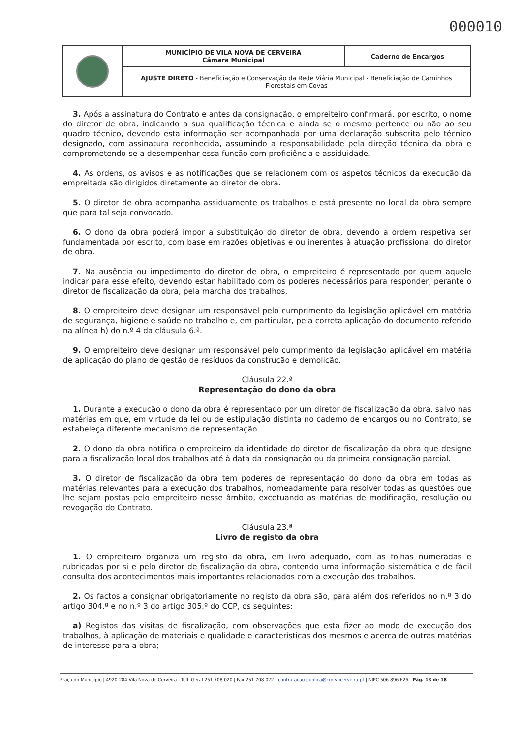000010
| | MUNICÍPIO DE VILA NOVA DE CERVEIRA Câmara Municipal | Caderno de Encargos |
| | AJUSTE DIRETO - Beneficiação e Conservação da Rede Viária Municipal - Beneficiação de Caminhos Florestais em Covas | |
3. Após a assinatura do Contrato e antes da consignação, o empreiteiro confirmará, por escrito, o nome do diretor de obra, indicando a sua qualificação técnica e ainda se o mesmo pertence ou não ao seu quadro técnico, devendo esta informação ser acompanhada por uma declaração subscrita pelo técnico designado, com assinatura reconhecida, assumindo a responsabilidade pela direção técnica da obra e comprometendo-se a desempenhar essa função com proficiência e assiduidade.
4. As ordens, os avisos e as notificações que se relacionem com os aspetos técnicos da execução da empreitada são dirigidos diretamente ao diretor de obra.
5. O diretor de obra acompanha assiduamente os trabalhos e está presente no local da obra sempre que para tal seja convocado.
6. O dono da obra poderá impor a substituição do diretor de obra, devendo a ordem respetiva ser fundamentada por escrito, com base em razões objetivas e ou inerentes à atuação profissional do diretor de obra.
7. Na ausência ou impedimento do diretor de obra, o empreiteiro é representado por quem aquele indicar para esse efeito, devendo estar habilitado com os poderes necessários para responder, perante o diretor de fiscalização da obra, pela marcha dos trabalhos.
8. O empreiteiro deve designar um responsável pelo cumprimento da legislação aplicável em matéria de segurança, higiene e saúde no trabalho e, em particular, pela correta aplicação do documento referido na alínea h) do n.º 4 da cláusula 6.ª.
9. O empreiteiro deve designar um responsável pelo cumprimento da legislação aplicável em matéria de aplicação do plano de gestão de resíduos da construção e demolição.
Cláusula 22.ª
Representação do dono da obra
1. Durante a execução o dono da obra é representado por um diretor de fiscalização da obra, salvo nas matérias em que, em virtude da lei ou de estipulação distinta no caderno de encargos ou no Contrato, se estabeleça diferente mecanismo de representação.
2. O dono da obra notifica o empreiteiro da identidade do diretor de fiscalização da obra que designe para a fiscalização local dos trabalhos até à data da consignação ou da primeira consignação parcial.
3. O diretor de fiscalização da obra tem poderes de representação do dono da obra em todas as matérias relevantes para a execução dos trabalhos, nomeadamente para resolver todas as questões que lhe sejam postas pelo empreiteiro nesse âmbito, excetuando as matérias de modificação, resolução ou revogação do Contrato.
Cláusula 23.ª
Livro de registo da obra
1. O empreiteiro organiza um registo da obra, em livro adequado, com as folhas numeradas e rubricadas por si e pelo diretor de fiscalização da obra, contendo uma informação sistemática e de fácil consulta dos acontecimentos mais importantes relacionados com a execução dos trabalhos.
2. Os factos a consignar obrigatoriamente no registo da obra são, para além dos referidos no n.º 3 do artigo 304.º e no n.º 3 do artigo 305.º do CCP, os seguintes:
a) Registos das visitas de fiscalização, com observações que esta fizer ao modo de execução dos trabalhos, à aplicação de materiais e qualidade e características dos mesmos e acerca de outras matérias de interesse para a obra;
Praça do Município | 4920-284 Vila Nova de Cerveira | Telf. Geral 251 708 020 | Fax 251 708 022 | contratacao.publica@cm-vncerveira.pt | NIPC 506 896 625 Pág. 13 de 18